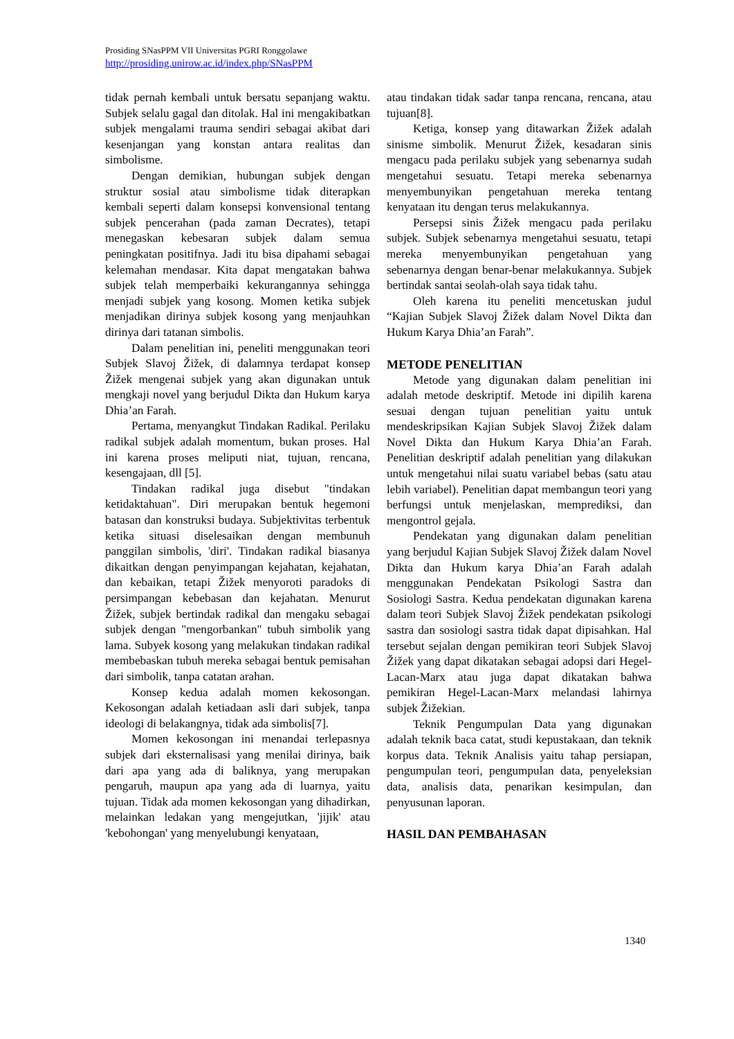Prosiding SNasPPM VII Universitas PGRI Ronggolawe
http://prosiding.unirow.ac.id/index.php/SNasPPM
tidak pernah kembali untuk bersatu sepanjang waktu. Subjek selalu gagal dan ditolak. Hal ini mengakibatkan subjek mengalami trauma sendiri sebagai akibat dari kesenjangan yang konstan antara realitas dan simbolisme.
Dengan demikian, hubungan subjek dengan struktur sosial atau simbolisme tidak diterapkan kembali seperti dalam konsepsi konvensional tentang subjek pencerahan (pada zaman Decrates), tetapi menegaskan kebesaran subjek dalam semua peningkatan positifnya. Jadi itu bisa dipahami sebagai kelemahan mendasar. Kita dapat mengatakan bahwa subjek telah memperbaiki kekurangannya sehingga menjadi subjek yang kosong. Momen ketika subjek menjadikan dirinya subjek kosong yang menjauhkan dirinya dari tatanan simbolis.
Dalam penelitian ini, peneliti menggunakan teori Subjek Slavoj Žižek, di dalamnya terdapat konsep Žižek mengenai subjek yang akan digunakan untuk mengkaji novel yang berjudul Dikta dan Hukum karya Dhia’an Farah.
Pertama, menyangkut Tindakan Radikal. Perilaku radikal subjek adalah momentum, bukan proses. Hal ini karena proses meliputi niat, tujuan, rencana, kesengajaan, dll [5].
Tindakan radikal juga disebut "tindakan ketidaktahuan". Diri merupakan bentuk hegemoni batasan dan konstruksi budaya. Subjektivitas terbentuk ketika situasi diselesaikan dengan membunuh panggilan simbolis, 'diri'. Tindakan radikal biasanya dikaitkan dengan penyimpangan kejahatan, kejahatan, dan kebaikan, tetapi Žižek menyoroti paradoks di persimpangan kebebasan dan kejahatan. Menurut Žižek, subjek bertindak radikal dan mengaku sebagai subjek dengan "mengorbankan" tubuh simbolik yang lama. Subyek kosong yang melakukan tindakan radikal membebaskan tubuh mereka sebagai bentuk pemisahan dari simbolik, tanpa catatan arahan.
Konsep kedua adalah momen kekosongan. Kekosongan adalah ketiadaan asli dari subjek, tanpa ideologi di belakangnya, tidak ada simbolis[7].
Momen kekosongan ini menandai terlepasnya subjek dari eksternalisasi yang menilai dirinya, baik dari apa yang ada di baliknya, yang merupakan pengaruh, maupun apa yang ada di luarnya, yaitu tujuan. Tidak ada momen kekosongan yang dihadirkan, melainkan ledakan yang mengejutkan, 'jijik' atau 'kebohongan' yang menyelubungi kenyataan,
atau tindakan tidak sadar tanpa rencana, rencana, atau tujuan[8].
Ketiga, konsep yang ditawarkan Žižek adalah sinisme simbolik. Menurut Žižek, kesadaran sinis mengacu pada perilaku subjek yang sebenarnya sudah mengetahui sesuatu. Tetapi mereka sebenarnya menyembunyikan pengetahuan mereka tentang kenyataan itu dengan terus melakukannya.
Persepsi sinis Žižek mengacu pada perilaku subjek. Subjek sebenarnya mengetahui sesuatu, tetapi mereka menyembunyikan pengetahuan yang sebenarnya dengan benar-benar melakukannya. Subjek bertindak santai seolah-olah saya tidak tahu.
Oleh karena itu peneliti mencetuskan judul “Kajian Subjek Slavoj Žižek dalam Novel Dikta dan Hukum Karya Dhia’an Farah”.
METODE PENELITIAN
Metode yang digunakan dalam penelitian ini adalah metode deskriptif. Metode ini dipilih karena sesuai dengan tujuan penelitian yaitu untuk mendeskripsikan Kajian Subjek Slavoj Žižek dalam Novel Dikta dan Hukum Karya Dhia’an Farah. Penelitian deskriptif adalah penelitian yang dilakukan untuk mengetahui nilai suatu variabel bebas (satu atau lebih variabel). Penelitian dapat membangun teori yang berfungsi untuk menjelaskan, memprediksi, dan mengontrol gejala.
Pendekatan yang digunakan dalam penelitian yang berjudul Kajian Subjek Slavoj Žižek dalam Novel Dikta dan Hukum karya Dhia’an Farah adalah menggunakan Pendekatan Psikologi Sastra dan Sosiologi Sastra. Kedua pendekatan digunakan karena dalam teori Subjek Slavoj Žižek pendekatan psikologi sastra dan sosiologi sastra tidak dapat dipisahkan. Hal tersebut sejalan dengan pemikiran teori Subjek Slavoj Žižek yang dapat dikatakan sebagai adopsi dari Hegel-Lacan-Marx atau juga dapat dikatakan bahwa pemikiran Hegel-Lacan-Marx melandasi lahirnya subjek Žižekian.
Teknik Pengumpulan Data yang digunakan adalah teknik baca catat, studi kepustakaan, dan teknik korpus data. Teknik Analisis yaitu tahap persiapan, pengumpulan teori, pengumpulan data, penyeleksian data, analisis data, penarikan kesimpulan, dan penyusunan laporan.
HASIL DAN PEMBAHASAN
1340